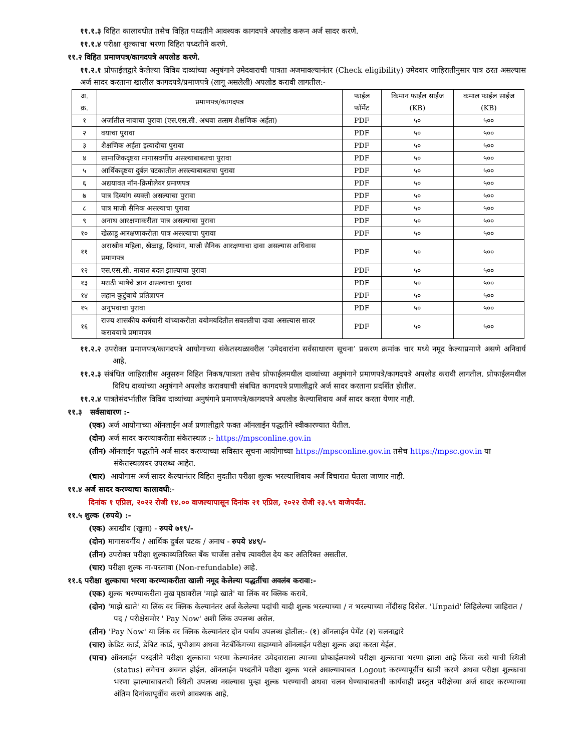११.१.३ विहित कालावधीत तसेच विहित पध्दतीने आवश्यक कागदपत्रे अपलोड करून अर्ज सादर करणे.
११.१.४ परीक्षा शुल्काचा भरणा विहित पध्दतीने करणे.
११.२ विहित प्रमाणपत्र/कागदपत्रे अपलोड करणे.
११.२.१ प्रोफाईलद्वारे केलेल्या विविध दाव्यांच्या अनुषंगाने उमेदवाराची पात्रता अजमावल्यानंतर (Check eligibility) उमेदवार जाहिरातीनुसार पात्र ठरत असल्यास अर्ज सादर करताना खालील कागदपत्रे/प्रमाणपत्रे (लागू असलेली) अपलोड करावी लागतील:-
| अ. क्र. | प्रमाणपत्र/कागदपत्र | फाईल फॉर्मेट | किमान फाईल साईज (KB) | कमाल फाईल साईज (KB) |
| --- | --- | --- | --- | --- |
| १ | अर्जातील नावाचा पुरावा (एस.एस.सी. अथवा तत्सम शैक्षणिक अर्हता) | PDF | ५० | ५०० |
| २ | वयाचा पुरावा | PDF | ५० | ५०० |
| ३ | शैक्षणिक अर्हता इत्यादीचा पुरावा | PDF | ५० | ५०० |
| ४ | सामाजिकदृष्टया मागासवर्गीय असल्याबाबतचा पुरावा | PDF | ५० | ५०० |
| ५ | आर्थिकदृष्टया दुर्बल घटकातील असल्याबाबतचा पुरावा | PDF | ५० | ५०० |
| ६ | अद्ययावत नॉन-क्रिमीलेयर प्रमाणपत्र | PDF | ५० | ५०० |
| ७ | पात्र दिव्यांग व्यक्ती असल्याचा पुरावा | PDF | ५० | ५०० |
| ८ | पात्र माजी सैनिक असल्याचा पुरावा | PDF | ५० | ५०० |
| ९ | अनाथ आरक्षणाकरीता पात्र असल्याचा पुरावा | PDF | ५० | ५०० |
| १० | खेळाडू आरक्षणाकरीता पात्र असल्याचा पुरावा | PDF | ५० | ५०० |
| ११ | अराखीव महिला, खेळाडू, दिव्यांग, माजी सैनिक आरक्षणाचा दावा असल्यास अधिवास प्रमाणपत्र | PDF | ५० | ५०० |
| १२ | एस.एस.सी. नावात बदल झाल्याचा पुरावा | PDF | ५० | ५०० |
| १३ | मराठी भाषेचे ज्ञान असल्याचा पुरावा | PDF | ५० | ५०० |
| १४ | लहान कुटुंबाचे प्रतिज्ञापन | PDF | ५० | ५०० |
| १५ | अनुभवाचा पुरावा | PDF | ५० | ५०० |
| १६ | राज्य शासकीय कर्मचारी यांच्याकरीता वयोमर्यादेतील सवलतीचा दावा असल्यास सादर करावयाचे प्रमाणपत्र | PDF | ५० | ५०० |
११.२.२ उपरोक्त प्रमाणपत्र/कागदपत्रे आयोगाच्या संकेतस्थळावरील ‘उमेदवारांना सर्वसाधारण सूचना’ प्रकरण क्रमांक चार मध्ये नमूद केल्याप्रमाणे असणे अनिवार्य आहे.
११.२.३ संबंधित जाहिरातीस अनुसरुन विहित निकष/पात्रता तसेच प्रोफाईलमधील दाव्यांच्या अनुषंगाने प्रमाणपत्रे/कागदपत्रे अपलोड करावी लागतील. प्रोफाईलमधील विविध दाव्यांच्या अनुषंगाने अपलोड करावयाची संबधित कागदपत्रे प्रणालीद्वारे अर्ज सादर करताना प्रदर्शित होतील.
११.२.४ पात्रतेसंदर्भातील विविध दाव्यांच्या अनुषंगाने प्रमाणपत्रे/कागदपत्रे अपलोड केल्याशिवाय अर्ज सादर करता येणार नाही.
११.३ सर्वसाधारण :-
(एक) अर्ज आयोगाच्या ऑनलाईन अर्ज प्रणालीद्वारे फक्त ऑनलाईन पद्धतीने स्वीकारण्यात येतील.
(दोन) अर्ज सादर करण्याकरीता संकेतस्थळ :- https://mpsconline.gov.in
(तीन) ऑनलाईन पद्धतीने अर्ज सादर करण्याच्या सविस्तर सूचना आयोगाच्या https://mpsconline.gov.in तसेच https://mpsc.gov.in या संकेतस्थळावर उपलब्ध आहेत.
(चार) आयोगास अर्ज सादर केल्यानंतर विहित मुदतीत परीक्षा शुल्क भरल्याशिवाय अर्ज विचारात घेतला जाणार नाही.
११.४ अर्ज सादर करण्याचा कालावधी:-
दिनांक १ एप्रिल, २०२२ रोजी १४.०० वाजल्यापासून दिनांक २१ एप्रिल, २०२२ रोजी २३.५९ वाजेपर्यंत.
११.५ शुल्क (रुपये) :-
(एक) अराखीव (खुला) - रुपये ७१९/-
(दोन) मागासवर्गीय / आर्थिक दुर्बल घटक / अनाथ - रुपये ४४९/-
(तीन) उपरोक्त परीक्षा शुल्काव्यतिरिक्त बँक चार्जेस तसेच त्यावरील देय कर अतिरिक्त असतील.
(चार) परीक्षा शुल्क ना-परतावा (Non-refundable) आहे.
११.६ परीक्षा शुल्काचा भरणा करण्याकरीता खाली नमूद केलेल्या पद्धतींचा अवलंब करावा:-
(एक) शुल्क भरण्याकरीता मुख पृष्ठावरील 'माझे खाते' या लिंक वर क्लिक करावे.
(दोन) 'माझे खाते' या लिंक वर क्लिक केल्यानंतर अर्ज केलेल्या पदांची यादी शुल्क भरल्याच्या / न भरल्याच्या नोंदीसह दिसेल. 'Unpaid' लिहिलेल्या जाहिरात / पद / परीक्षेसमोर ' Pay Now' अशी लिंक उपलब्ध असेल.
(तीन) 'Pay Now' या लिंक वर क्लिक केल्यानंतर दोन पर्याय उपलब्ध होतील:- (१) ऑनलाईन पेमेंट (२) चलनाद्वारे
(चार) क्रेडिट कार्ड, डेबिट कार्ड, युपीआय अथवा नेटबँकिंगच्या सहाय्याने ऑनलाईन परीक्षा शुल्क अदा करता येईल.
(पाच) ऑनलाईन पध्दतीने परीक्षा शुल्काचा भरणा केल्यानंतर उमेदवाराला त्याच्या प्रोफाईलमध्ये परीक्षा शुल्काचा भरणा झाला आहे किंवा कसे याची स्थिती (status) लगेचच अवगत होईल. ऑनलाईन पध्दतीने परीक्षा शुल्क भरले असल्याबाबत Logout करण्यापूर्वीच खात्री करणे अथवा परीक्षा शुल्काचा भरणा झाल्याबाबतची स्थिती उपलब्ध नसल्यास पुन्हा शुल्क भरण्याची अथवा चलन घेण्याबाबतची कार्यवाही प्रस्तुत परीक्षेच्या अर्ज सादर करण्याच्या अंतिम दिनांकापूर्वीच करणे आवश्यक आहे.